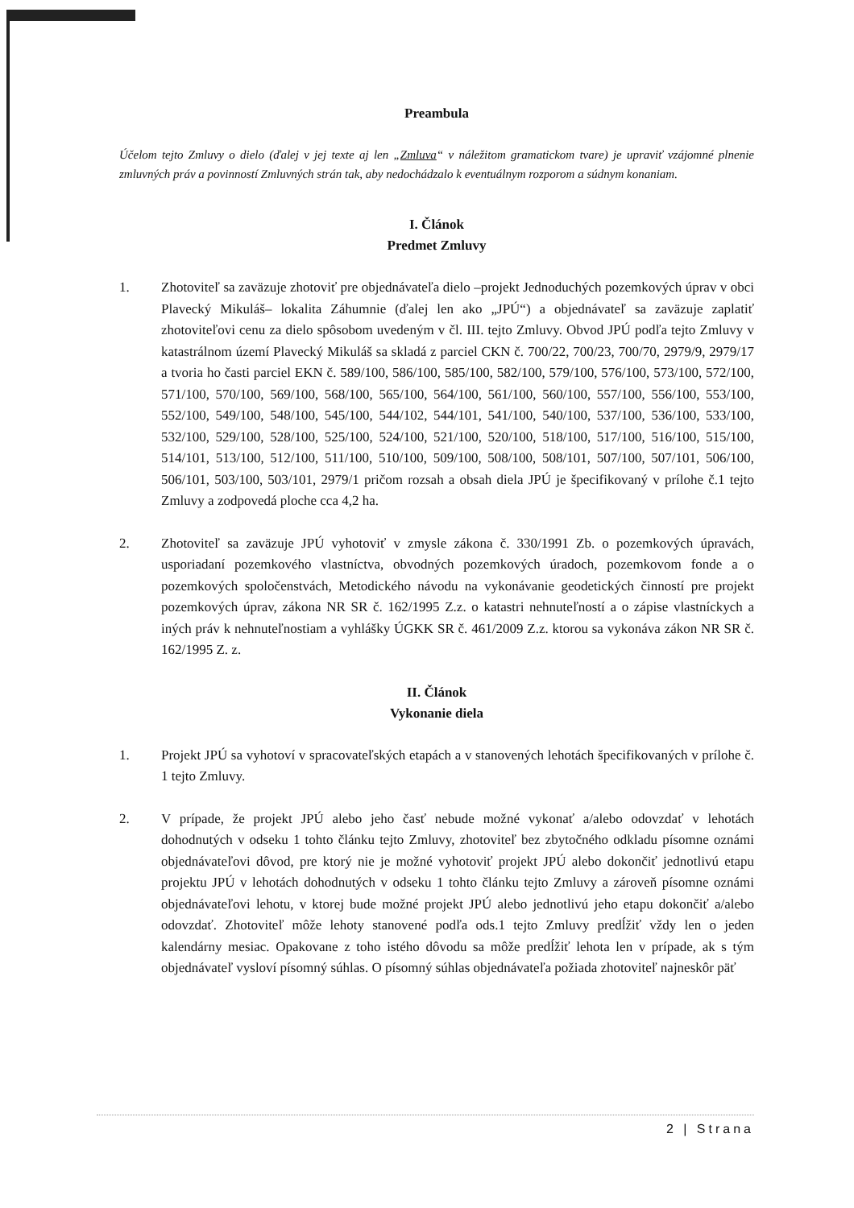Preambula
Účelom tejto Zmluvy o dielo (ďalej v jej texte aj len „Zmluva“ v náležitom gramatickom tvare) je upraviť vzájomné plnenie zmluvných práv a povinností Zmluvných strán tak, aby nedochádzalo k eventuálnym rozporom a súdnym konaniam.
I. Článok
Predmet Zmluvy
1. Zhotoviteľ sa zaväzuje zhotoviť pre objednávateľa dielo –projekt Jednoduchých pozemkových úprav v obci Plavecký Mikuláš– lokalita Záhumnie (ďalej len ako „JPÚ“) a objednávateľ sa zaväzuje zaplatiť zhotoviteľovi cenu za dielo spôsobom uvedeným v čl. III. tejto Zmluvy. Obvod JPÚ podľa tejto Zmluvy v katastrálnom území Plavecký Mikuláš sa skladá z parciel CKN č. 700/22, 700/23, 700/70, 2979/9, 2979/17 a tvoria ho časti parciel EKN č. 589/100, 586/100, 585/100, 582/100, 579/100, 576/100, 573/100, 572/100, 571/100, 570/100, 569/100, 568/100, 565/100, 564/100, 561/100, 560/100, 557/100, 556/100, 553/100, 552/100, 549/100, 548/100, 545/100, 544/102, 544/101, 541/100, 540/100, 537/100, 536/100, 533/100, 532/100, 529/100, 528/100, 525/100, 524/100, 521/100, 520/100, 518/100, 517/100, 516/100, 515/100, 514/101, 513/100, 512/100, 511/100, 510/100, 509/100, 508/100, 508/101, 507/100, 507/101, 506/100, 506/101, 503/100, 503/101, 2979/1 pričom rozsah a obsah diela JPÚ je špecifikovaný v prílohe č.1 tejto Zmluvy a zodpovedá ploche cca 4,2 ha.
2. Zhotoviteľ sa zaväzuje JPÚ vyhotoviť v zmysle zákona č. 330/1991 Zb. o pozemkových úpravách, usporiadaní pozemkového vlastníctva, obvodných pozemkových úradoch, pozemkovom fonde a o pozemkových spoločenstvách, Metodického návodu na vykonávanie geodetických činností pre projekt pozemkových úprav, zákona NR SR č. 162/1995 Z.z. o katastri nehnuteľností a o zápise vlastníckych a iných práv k nehnuteľnostiam a vyhlášky ÚGKK SR č. 461/2009 Z.z. ktorou sa vykonáva zákon NR SR č. 162/1995 Z. z.
II. Článok
Vykonanie diela
1. Projekt JPÚ sa vyhotoví v spracovateľských etapách a v stanovených lehotách špecifikovaných v prílohe č. 1 tejto Zmluvy.
2. V prípade, že projekt JPÚ alebo jeho časť nebude možné vykonať a/alebo odovzdať v lehotách dohodnutých v odseku 1 tohto článku tejto Zmluvy, zhotoviteľ bez zbytočného odkladu písomne oznámi objednávateľovi dôvod, pre ktorý nie je možné vyhotoviť projekt JPÚ alebo dokončiť jednotlivú etapu projektu JPÚ v lehotách dohodnutých v odseku 1 tohto článku tejto Zmluvy a zároveň písomne oznámi objednávateľovi lehotu, v ktorej bude možné projekt JPÚ alebo jednotlivú jeho etapu dokončiť a/alebo odovzdať. Zhotoviteľ môže lehoty stanovené podľa ods.1 tejto Zmluvy predĺžiť vždy len o jeden kalendárny mesiac. Opakovane z toho istého dôvodu sa môže predĺžiť lehota len v prípade, ak s tým objednávateľ vysloví písomný súhlas. O písomný súhlas objednávateľa požiada zhotoviteľ najneskôr päť
2 | Strana